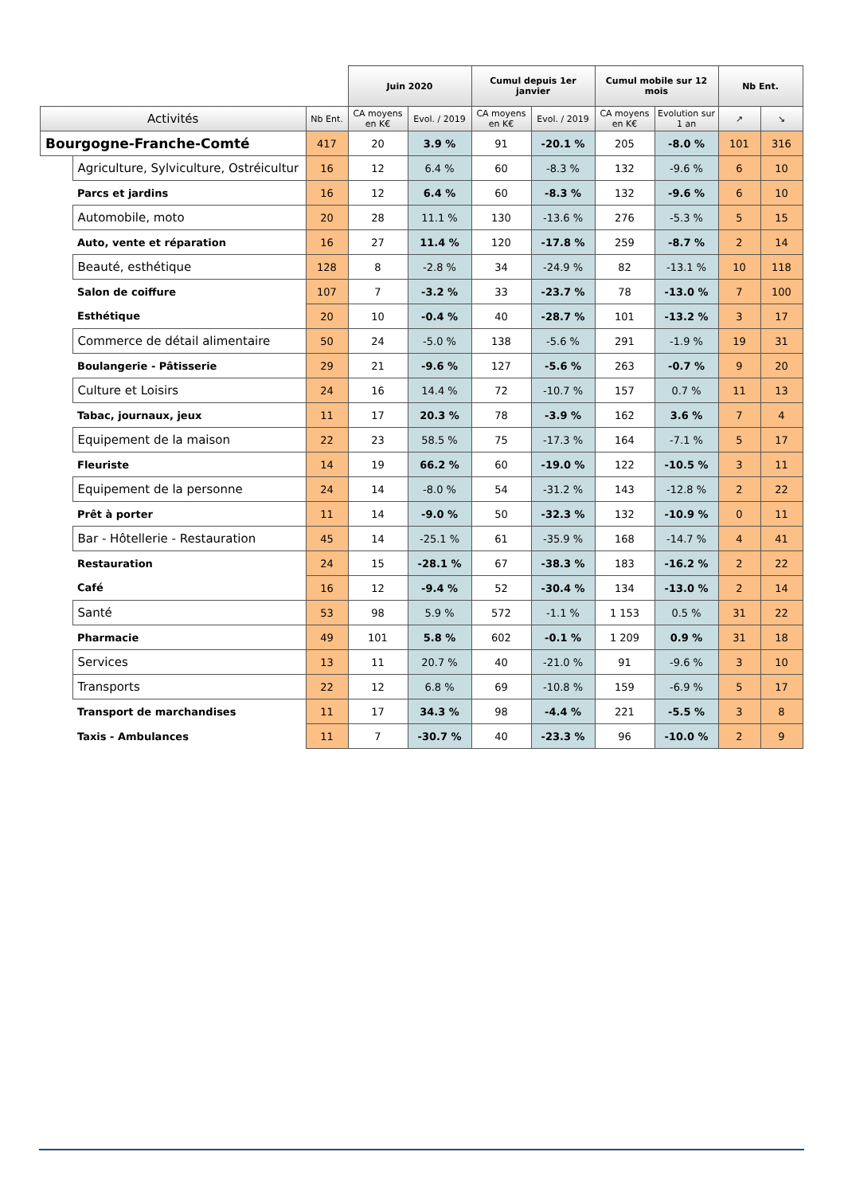| | | | Juin 2020 | | Cumul depuis 1er janvier | | Cumul mobile sur 12 mois | | Nb Ent. | |
| --- | --- | --- | --- | --- | --- | --- | --- | --- | --- | --- |
| Activités | | Nb Ent. | CA moyens en K€ | Evol. / 2019 | CA moyens en K€ | Evol. / 2019 | CA moyens en K€ | Evolution sur 1 an | ↗ | ↘ |
| Bourgogne-Franche-Comté | | 417 | 20 | 3.9 % | 91 | -20.1 % | 205 | -8.0 % | 101 | 316 |
| | Agriculture, Sylviculture, Ostréicultur | 16 | 12 | 6.4 % | 60 | -8.3 % | 132 | -9.6 % | 6 | 10 |
| | Parcs et jardins | 16 | 12 | 6.4 % | 60 | -8.3 % | 132 | -9.6 % | 6 | 10 |
| | Automobile, moto | 20 | 28 | 11.1 % | 130 | -13.6 % | 276 | -5.3 % | 5 | 15 |
| | Auto, vente et réparation | 16 | 27 | 11.4 % | 120 | -17.8 % | 259 | -8.7 % | 2 | 14 |
| | Beauté, esthétique | 128 | 8 | -2.8 % | 34 | -24.9 % | 82 | -13.1 % | 10 | 118 |
| | Salon de coiffure | 107 | 7 | -3.2 % | 33 | -23.7 % | 78 | -13.0 % | 7 | 100 |
| | Esthétique | 20 | 10 | -0.4 % | 40 | -28.7 % | 101 | -13.2 % | 3 | 17 |
| | Commerce de détail alimentaire | 50 | 24 | -5.0 % | 138 | -5.6 % | 291 | -1.9 % | 19 | 31 |
| | Boulangerie - Pâtisserie | 29 | 21 | -9.6 % | 127 | -5.6 % | 263 | -0.7 % | 9 | 20 |
| | Culture et Loisirs | 24 | 16 | 14.4 % | 72 | -10.7 % | 157 | 0.7 % | 11 | 13 |
| | Tabac, journaux, jeux | 11 | 17 | 20.3 % | 78 | -3.9 % | 162 | 3.6 % | 7 | 4 |
| | Equipement de la maison | 22 | 23 | 58.5 % | 75 | -17.3 % | 164 | -7.1 % | 5 | 17 |
| | Fleuriste | 14 | 19 | 66.2 % | 60 | -19.0 % | 122 | -10.5 % | 3 | 11 |
| | Equipement de la personne | 24 | 14 | -8.0 % | 54 | -31.2 % | 143 | -12.8 % | 2 | 22 |
| | Prêt à porter | 11 | 14 | -9.0 % | 50 | -32.3 % | 132 | -10.9 % | 0 | 11 |
| | Bar - Hôtellerie - Restauration | 45 | 14 | -25.1 % | 61 | -35.9 % | 168 | -14.7 % | 4 | 41 |
| | Restauration | 24 | 15 | -28.1 % | 67 | -38.3 % | 183 | -16.2 % | 2 | 22 |
| | Café | 16 | 12 | -9.4 % | 52 | -30.4 % | 134 | -13.0 % | 2 | 14 |
| | Santé | 53 | 98 | 5.9 % | 572 | -1.1 % | 1 153 | 0.5 % | 31 | 22 |
| | Pharmacie | 49 | 101 | 5.8 % | 602 | -0.1 % | 1 209 | 0.9 % | 31 | 18 |
| | Services | 13 | 11 | 20.7 % | 40 | -21.0 % | 91 | -9.6 % | 3 | 10 |
| | Transports | 22 | 12 | 6.8 % | 69 | -10.8 % | 159 | -6.9 % | 5 | 17 |
| | Transport de marchandises | 11 | 17 | 34.3 % | 98 | -4.4 % | 221 | -5.5 % | 3 | 8 |
| | Taxis - Ambulances | 11 | 7 | -30.7 % | 40 | -23.3 % | 96 | -10.0 % | 2 | 9 |